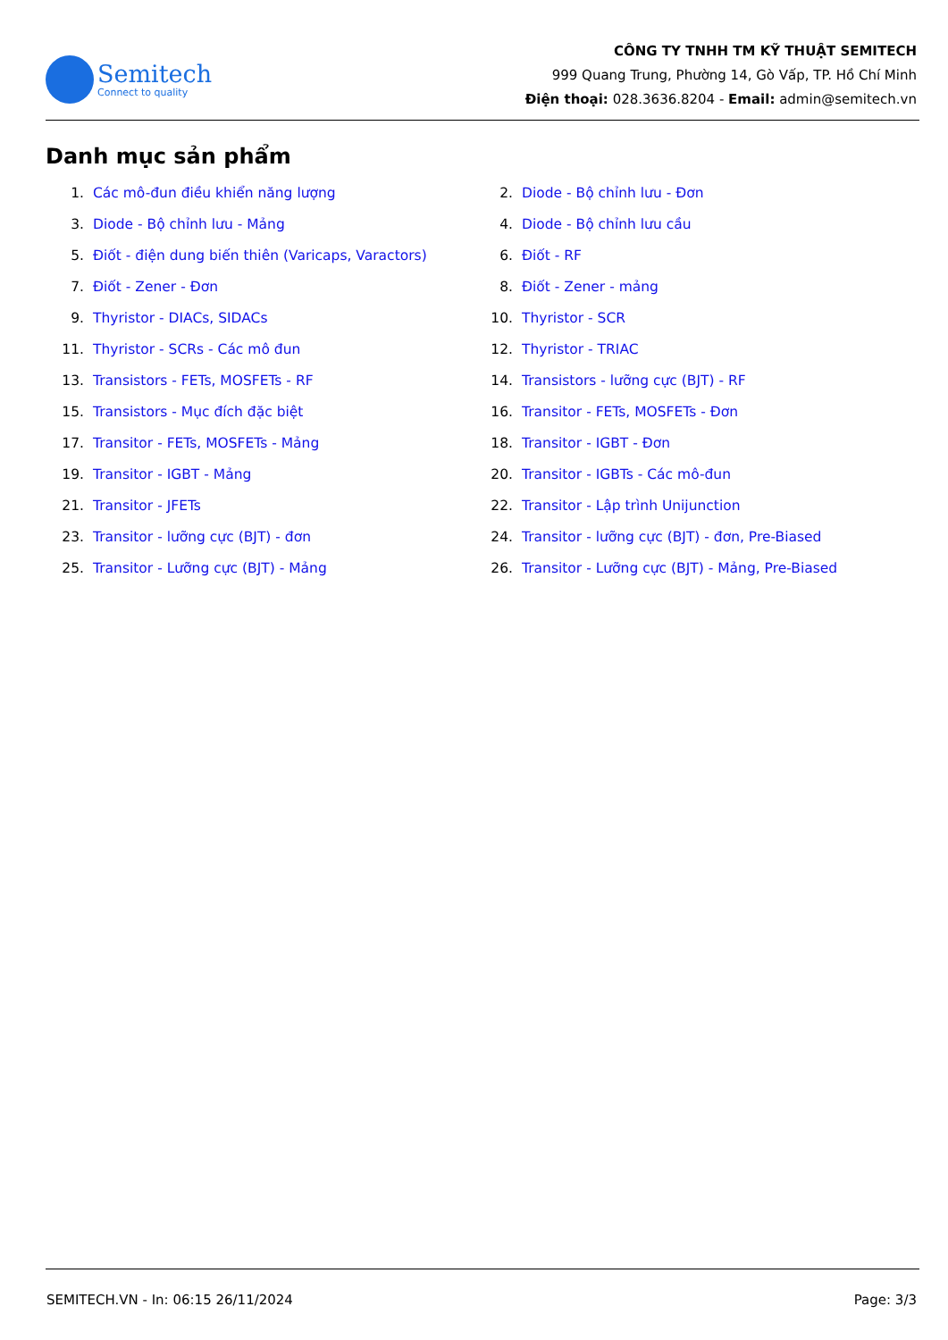Semitech
Connect to quality
CÔNG TY TNHH TM KỸ THUẬT SEMITECH
999 Quang Trung, Phường 14, Gò Vấp, TP. Hồ Chí Minh
Điện thoại: 028.3636.8204 - Email: admin@semitech.vn
Danh mục sản phẩm
1. Các mô-đun điều khiển năng lượng
2. Diode - Bộ chỉnh lưu - Đơn
3. Diode - Bộ chỉnh lưu - Mảng
4. Diode - Bộ chỉnh lưu cầu
5. Điốt - điện dung biến thiên (Varicaps, Varactors)
6. Điốt - RF
7. Điốt - Zener - Đơn
8. Điốt - Zener - mảng
9. Thyristor - DIACs, SIDACs
10. Thyristor - SCR
11. Thyristor - SCRs - Các mô đun
12. Thyristor - TRIAC
13. Transistors - FETs, MOSFETs - RF
14. Transistors - lưỡng cực (BJT) - RF
15. Transistors - Mục đích đặc biệt
16. Transitor - FETs, MOSFETs - Đơn
17. Transitor - FETs, MOSFETs - Mảng
18. Transitor - IGBT - Đơn
19. Transitor - IGBT - Mảng
20. Transitor - IGBTs - Các mô-đun
21. Transitor - JFETs
22. Transitor - Lập trình Unijunction
23. Transitor - lưỡng cực (BJT) - đơn
24. Transitor - lưỡng cực (BJT) - đơn, Pre-Biased
25. Transitor - Lưỡng cực (BJT) - Mảng
26. Transitor - Lưỡng cực (BJT) - Mảng, Pre-Biased
SEMITECH.VN - In: 06:15 26/11/2024 Page: 3/3